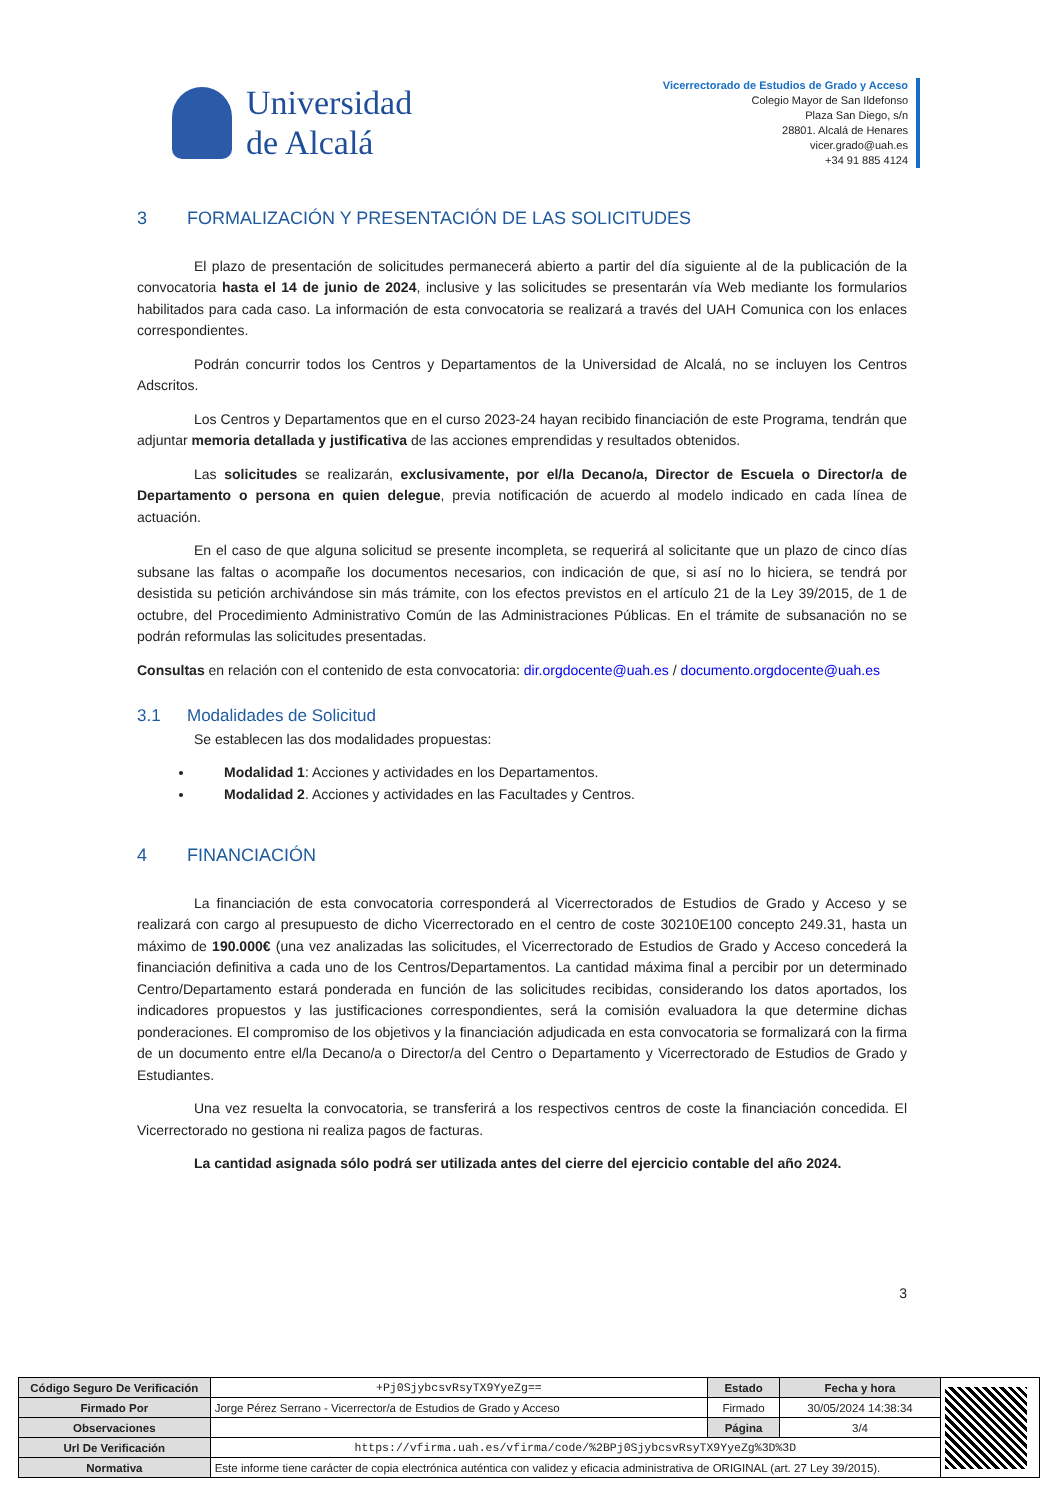Universidad
de Alcalá
Vicerrectorado de Estudios de Grado y Acceso
Colegio Mayor de San Ildefonso
Plaza San Diego, s/n
28801. Alcalá de Henares
vicer.grado@uah.es
+34 91 885 4124
3 FORMALIZACIÓN Y PRESENTACIÓN DE LAS SOLICITUDES
El plazo de presentación de solicitudes permanecerá abierto a partir del día siguiente al de la publicación de la convocatoria hasta el 14 de junio de 2024, inclusive y las solicitudes se presentarán vía Web mediante los formularios habilitados para cada caso. La información de esta convocatoria se realizará a través del UAH Comunica con los enlaces correspondientes.
Podrán concurrir todos los Centros y Departamentos de la Universidad de Alcalá, no se incluyen los Centros Adscritos.
Los Centros y Departamentos que en el curso 2023-24 hayan recibido financiación de este Programa, tendrán que adjuntar memoria detallada y justificativa de las acciones emprendidas y resultados obtenidos.
Las solicitudes se realizarán, exclusivamente, por el/la Decano/a, Director de Escuela o Director/a de Departamento o persona en quien delegue, previa notificación de acuerdo al modelo indicado en cada línea de actuación.
En el caso de que alguna solicitud se presente incompleta, se requerirá al solicitante que un plazo de cinco días subsane las faltas o acompañe los documentos necesarios, con indicación de que, si así no lo hiciera, se tendrá por desistida su petición archivándose sin más trámite, con los efectos previstos en el artículo 21 de la Ley 39/2015, de 1 de octubre, del Procedimiento Administrativo Común de las Administraciones Públicas. En el trámite de subsanación no se podrán reformulas las solicitudes presentadas.
Consultas en relación con el contenido de esta convocatoria: dir.orgdocente@uah.es / documento.orgdocente@uah.es
3.1 Modalidades de Solicitud
Se establecen las dos modalidades propuestas:
Modalidad 1: Acciones y actividades en los Departamentos.
Modalidad 2. Acciones y actividades en las Facultades y Centros.
4 FINANCIACIÓN
La financiación de esta convocatoria corresponderá al Vicerrectorados de Estudios de Grado y Acceso y se realizará con cargo al presupuesto de dicho Vicerrectorado en el centro de coste 30210E100 concepto 249.31, hasta un máximo de 190.000€ (una vez analizadas las solicitudes, el Vicerrectorado de Estudios de Grado y Acceso concederá la financiación definitiva a cada uno de los Centros/Departamentos. La cantidad máxima final a percibir por un determinado Centro/Departamento estará ponderada en función de las solicitudes recibidas, considerando los datos aportados, los indicadores propuestos y las justificaciones correspondientes, será la comisión evaluadora la que determine dichas ponderaciones. El compromiso de los objetivos y la financiación adjudicada en esta convocatoria se formalizará con la firma de un documento entre el/la Decano/a o Director/a del Centro o Departamento y Vicerrectorado de Estudios de Grado y Estudiantes.
Una vez resuelta la convocatoria, se transferirá a los respectivos centros de coste la financiación concedida. El Vicerrectorado no gestiona ni realiza pagos de facturas.
La cantidad asignada sólo podrá ser utilizada antes del cierre del ejercicio contable del año 2024.
3
| Código Seguro De Verificación | +Pj0SjybcsvRsyTX9YyeZg== | Estado | Fecha y hora | |
| Firmado Por | Jorge Pérez Serrano - Vicerrector/a de Estudios de Grado y Acceso | Firmado | 30/05/2024 14:38:34 | |
| Observaciones | | Página | 3/4 | |
| Url De Verificación | https://vfirma.uah.es/vfirma/code/%2BPj0SjybcsvRsyTX9YyeZg%3D%3D | | | |
| Normativa | Este informe tiene carácter de copia electrónica auténtica con validez y eficacia administrativa de ORIGINAL (art. 27 Ley 39/2015). | | | |